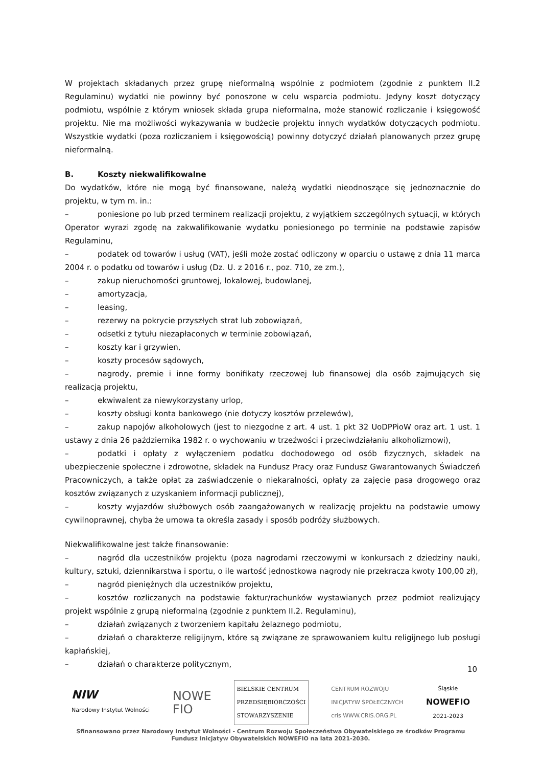W projektach składanych przez grupę nieformalną wspólnie z podmiotem (zgodnie z punktem II.2 Regulaminu) wydatki nie powinny być ponoszone w celu wsparcia podmiotu. Jedyny koszt dotyczący podmiotu, wspólnie z którym wniosek składa grupa nieformalna, może stanowić rozliczanie i księgowość projektu. Nie ma możliwości wykazywania w budżecie projektu innych wydatków dotyczących podmiotu. Wszystkie wydatki (poza rozliczaniem i księgowością) powinny dotyczyć działań planowanych przez grupę nieformalną.
B. Koszty niekwalifikowalne
Do wydatków, które nie mogą być finansowane, należą wydatki nieodnoszące się jednoznacznie do projektu, w tym m. in.:
– poniesione po lub przed terminem realizacji projektu, z wyjątkiem szczególnych sytuacji, w których Operator wyrazi zgodę na zakwalifikowanie wydatku poniesionego po terminie na podstawie zapisów Regulaminu,
– podatek od towarów i usług (VAT), jeśli może zostać odliczony w oparciu o ustawę z dnia 11 marca 2004 r. o podatku od towarów i usług (Dz. U. z 2016 r., poz. 710, ze zm.),
– zakup nieruchomości gruntowej, lokalowej, budowlanej,
– amortyzacja,
– leasing,
– rezerwy na pokrycie przyszłych strat lub zobowiązań,
– odsetki z tytułu niezapłaconych w terminie zobowiązań,
– koszty kar i grzywien,
– koszty procesów sądowych,
– nagrody, premie i inne formy bonifikaty rzeczowej lub finansowej dla osób zajmujących się realizacją projektu,
– ekwiwalent za niewykorzystany urlop,
– koszty obsługi konta bankowego (nie dotyczy kosztów przelewów),
– zakup napojów alkoholowych (jest to niezgodne z art. 4 ust. 1 pkt 32 UoDPPioW oraz art. 1 ust. 1 ustawy z dnia 26 października 1982 r. o wychowaniu w trzeźwości i przeciwdziałaniu alkoholizmowi),
– podatki i opłaty z wyłączeniem podatku dochodowego od osób fizycznych, składek na ubezpieczenie społeczne i zdrowotne, składek na Fundusz Pracy oraz Fundusz Gwarantowanych Świadczeń Pracowniczych, a także opłat za zaświadczenie o niekaralności, opłaty za zajęcie pasa drogowego oraz kosztów związanych z uzyskaniem informacji publicznej),
– koszty wyjazdów służbowych osób zaangażowanych w realizację projektu na podstawie umowy cywilnoprawnej, chyba że umowa ta określa zasady i sposób podróży służbowych.
Niekwalifikowalne jest także finansowanie:
– nagród dla uczestników projektu (poza nagrodami rzeczowymi w konkursach z dziedziny nauki, kultury, sztuki, dziennikarstwa i sportu, o ile wartość jednostkowa nagrody nie przekracza kwoty 100,00 zł),
– nagród pieniężnych dla uczestników projektu,
– kosztów rozliczanych na podstawie faktur/rachunków wystawianych przez podmiot realizujący projekt wspólnie z grupą nieformalną (zgodnie z punktem II.2. Regulaminu),
– działań związanych z tworzeniem kapitału żelaznego podmiotu,
– działań o charakterze religijnym, które są związane ze sprawowaniem kultu religijnego lub posługi kapłańskiej,
– działań o charakterze politycznym,
10
NIW
Narodowy Instytut Wolności
NOWE
FIO
BIELSKIE CENTRUM
PRZEDSIĘBIORCZOŚCI
STOWARZYSZENIE
CENTRUM ROZWOJU
INICJATYW SPOŁECZNYCH
cris WWW.CRIS.ORG.PL
Śląskie
NOWEFIO
2021-2023
Sfinansowano przez Narodowy Instytut Wolności - Centrum Rozwoju Społeczeństwa Obywatelskiego ze środków Programu Fundusz Inicjatyw Obywatelskich NOWEFIO na lata 2021-2030.